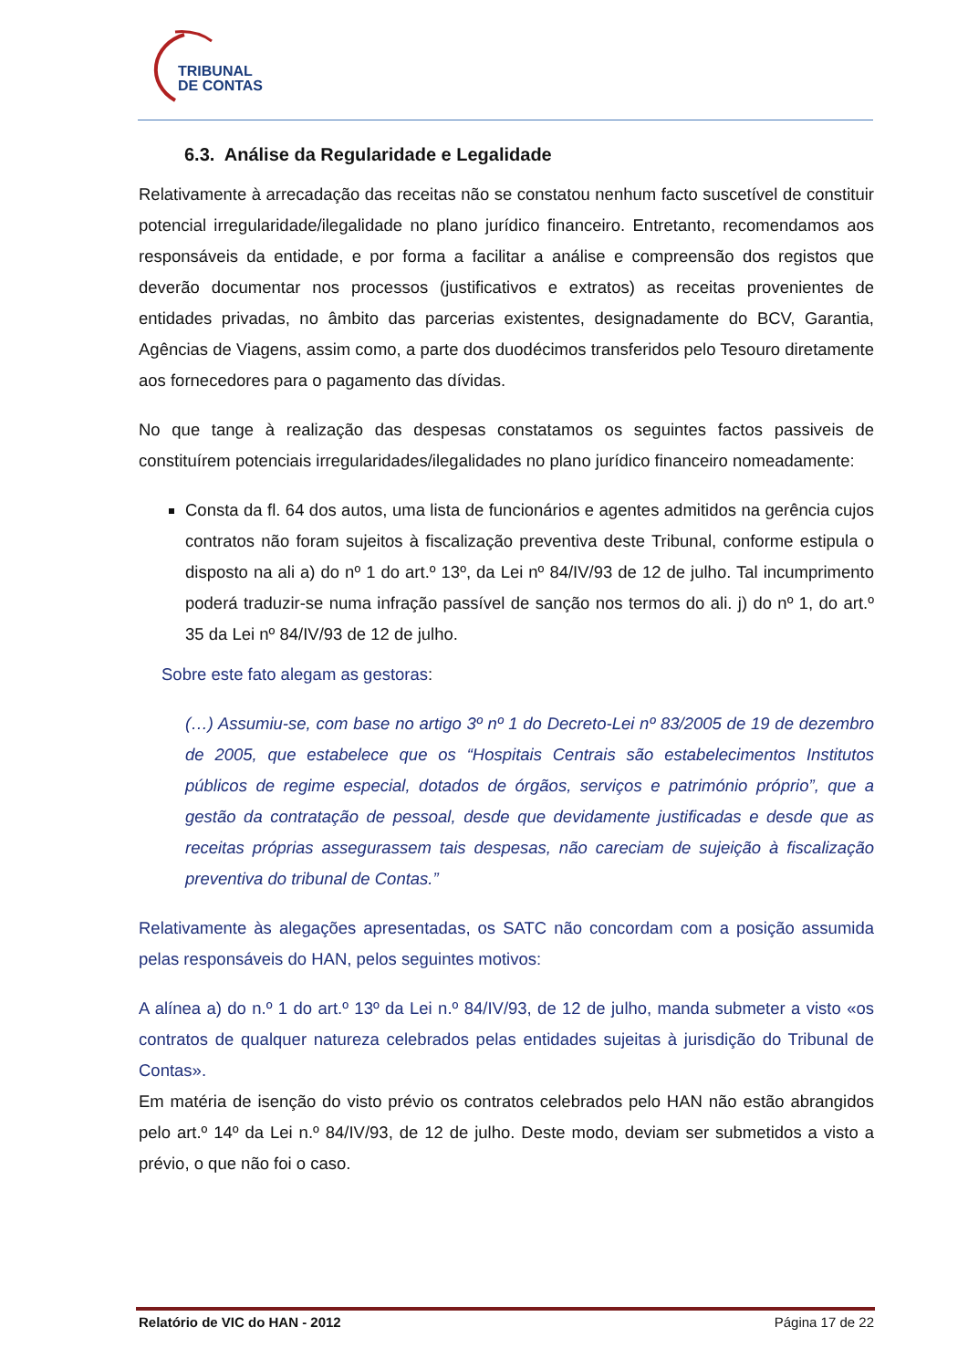TRIBUNAL
DE CONTAS
6.3. Análise da Regularidade e Legalidade
Relativamente à arrecadação das receitas não se constatou nenhum facto suscetível de constituir potencial irregularidade/ilegalidade no plano jurídico financeiro. Entretanto, recomendamos aos responsáveis da entidade, e por forma a facilitar a análise e compreensão dos registos que deverão documentar nos processos (justificativos e extratos) as receitas provenientes de entidades privadas, no âmbito das parcerias existentes, designadamente do BCV, Garantia, Agências de Viagens, assim como, a parte dos duodécimos transferidos pelo Tesouro diretamente aos fornecedores para o pagamento das dívidas.
No que tange à realização das despesas constatamos os seguintes factos passiveis de constituírem potenciais irregularidades/ilegalidades no plano jurídico financeiro nomeadamente:
Consta da fl. 64 dos autos, uma lista de funcionários e agentes admitidos na gerência cujos contratos não foram sujeitos à fiscalização preventiva deste Tribunal, conforme estipula o disposto na ali a) do nº 1 do art.º 13º, da Lei nº 84/IV/93 de 12 de julho. Tal incumprimento poderá traduzir-se numa infração passível de sanção nos termos do ali. j) do nº 1, do art.º 35 da Lei nº 84/IV/93 de 12 de julho.
Sobre este fato alegam as gestoras:
(…) Assumiu-se, com base no artigo 3º nº 1 do Decreto-Lei nº 83/2005 de 19 de dezembro de 2005, que estabelece que os “Hospitais Centrais são estabelecimentos Institutos públicos de regime especial, dotados de órgãos, serviços e património próprio”, que a gestão da contratação de pessoal, desde que devidamente justificadas e desde que as receitas próprias assegurassem tais despesas, não careciam de sujeição à fiscalização preventiva do tribunal de Contas.”
Relativamente às alegações apresentadas, os SATC não concordam com a posição assumida pelas responsáveis do HAN, pelos seguintes motivos:
A alínea a) do n.º 1 do art.º 13º da Lei n.º 84/IV/93, de 12 de julho, manda submeter a visto «os contratos de qualquer natureza celebrados pelas entidades sujeitas à jurisdição do Tribunal de Contas».
Em matéria de isenção do visto prévio os contratos celebrados pelo HAN não estão abrangidos pelo art.º 14º da Lei n.º 84/IV/93, de 12 de julho. Deste modo, deviam ser submetidos a visto a prévio, o que não foi o caso.
Relatório de VIC do HAN - 2012 Página 17 de 22